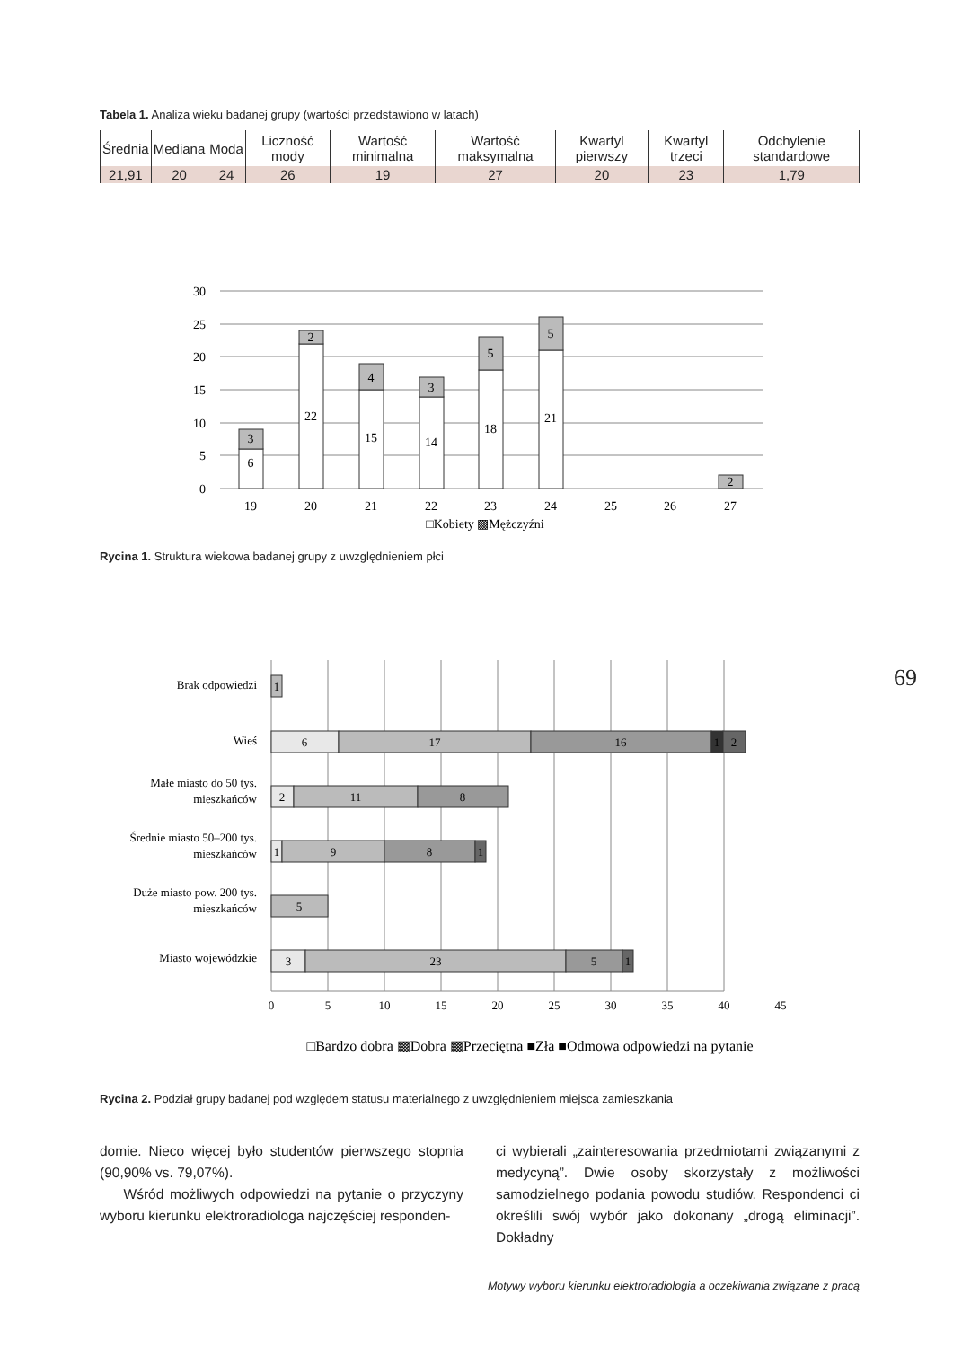Tabela 1. Analiza wieku badanej grupy (wartości przedstawiono w latach)
| Średnia | Mediana | Moda | Liczność mody | Wartość minimalna | Wartość maksymalna | Kwartyl pierwszy | Kwartyl trzeci | Odchylenie standardowe |
| 21,91 | 20 | 24 | 26 | 19 | 27 | 20 | 23 | 1,79 |
30
25
20
15
10
5
0
6
3
22
2
15
4
14
3
18
5
21
5
2
19
20
21
22
23
24
25
26
27
□Kobiety ▩Mężczyźni
Rycina 1. Struktura wiekowa badanej grupy z uwzględnieniem płci
69
Brak odpowiedzi
Wieś
Małe miasto do 50 tys.
mieszkańców
Średnie miasto 50–200 tys.
mieszkańców
Duże miasto pow. 200 tys.
mieszkańców
Miasto wojewódzkie
1
6
17
16
1
2
2
11
8
1
9
8
1
5
3
23
5
1
0
5
10
15
20
25
30
35
40
45
□Bardzo dobra ▩Dobra ▩Przeciętna ■Zła ■Odmowa odpowiedzi na pytanie
Rycina 2. Podział grupy badanej pod względem statusu materialnego z uwzględnieniem miejsca zamieszkania
domie. Nieco więcej było studentów pierwszego stopnia (90,90% vs. 79,07%).
Wśród możliwych odpowiedzi na pytanie o przyczyny wyboru kierunku elektroradiologa najczęściej responden-
ci wybierali „zainteresowania przedmiotami związanymi z medycyną”. Dwie osoby skorzystały z możliwości samodzielnego podania powodu studiów. Respondenci ci określili swój wybór jako dokonany „drogą eliminacji”. Dokładny
Motywy wyboru kierunku elektroradiologia a oczekiwania związane z pracą